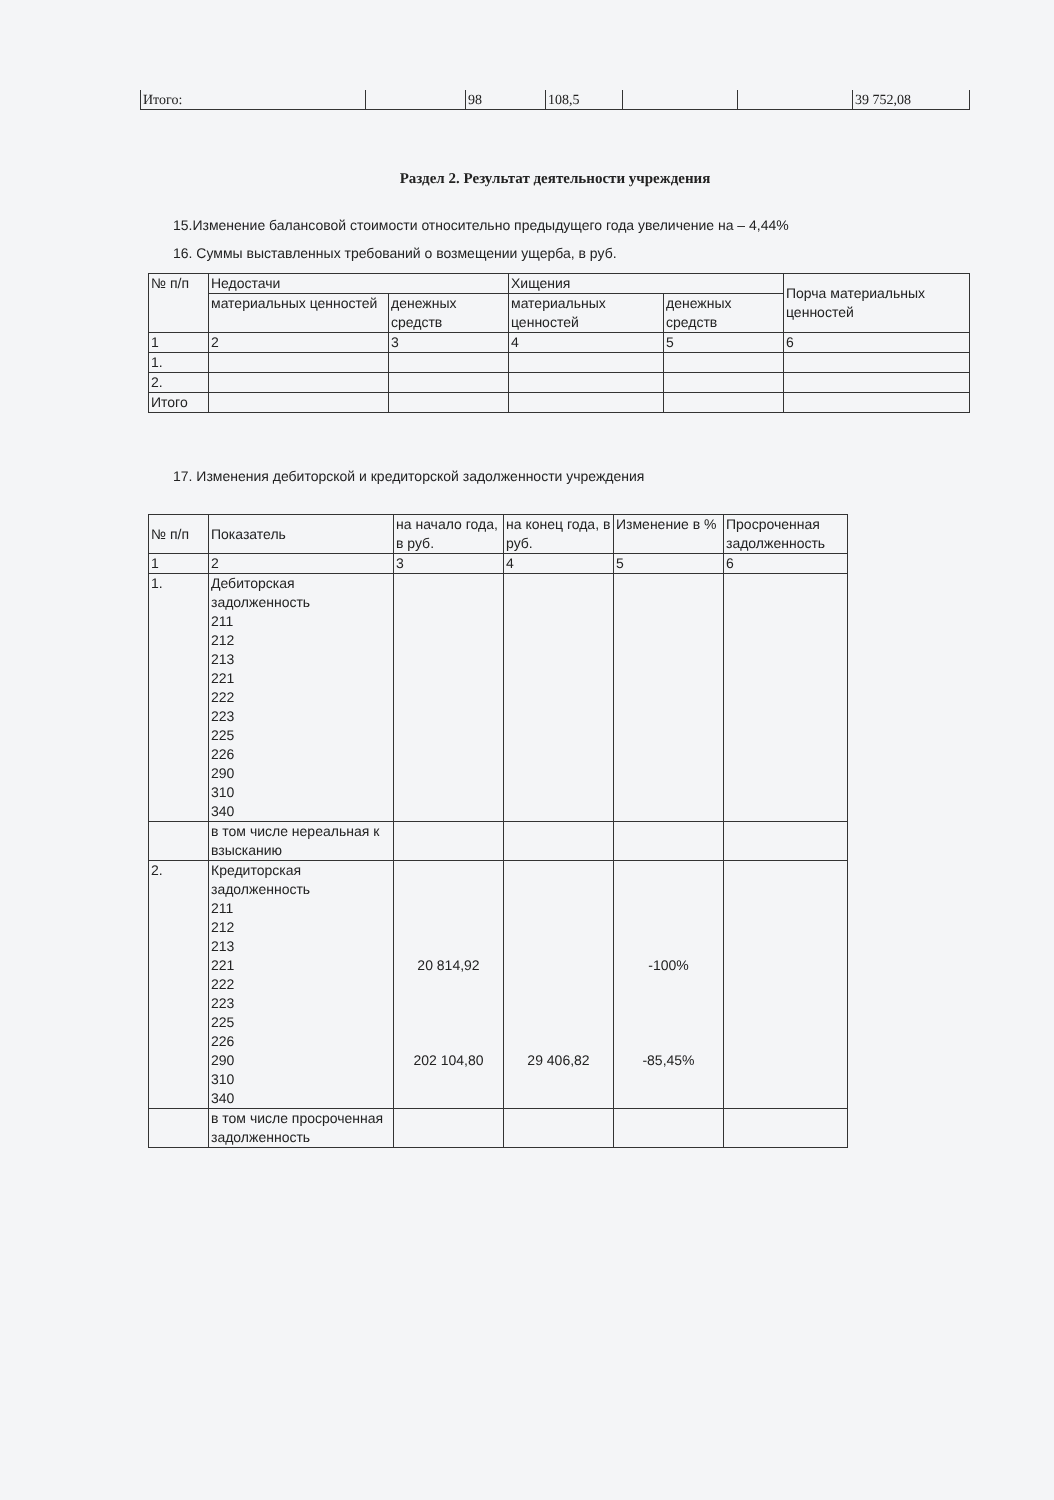| Итого: | | 98 | 108,5 | | | 39 752,08 |
Раздел 2. Результат деятельности учреждения
15.Изменение балансовой стоимости относительно предыдущего года увеличение на – 4,44%
16. Суммы выставленных требований о возмещении ущерба, в руб.
| № п/п | Недостачи | | Хищения | | Порча материальных ценностей |
| --- | --- | --- | --- | --- | --- |
| | материальных ценностей | денежных средств | материальных ценностей | денежных средств | |
| 1 | 2 | 3 | 4 | 5 | 6 |
| 1. | | | | | |
| 2. | | | | | |
| Итого | | | | | |
17. Изменения дебиторской и кредиторской задолженности учреждения
| № п/п | Показатель | на начало года, в руб. | на конец года, в руб. | Изменение в % | Просроченная задолженность |
| --- | --- | --- | --- | --- | --- |
| 1 | 2 | 3 | 4 | 5 | 6 |
| 1. | Дебиторская задолженность 211 212 213 221 222 223 225 226 290 310 340 | | | | |
| | в том числе нереальная к взысканию | | | | |
| 2. | Кредиторская задолженность 211 212 213 221 222 223 225 226 290 310 340 | 20 814,92 202 104,80 | 29 406,82 | -100% -85,45% | |
| | в том числе просроченная задолженность | | | | |